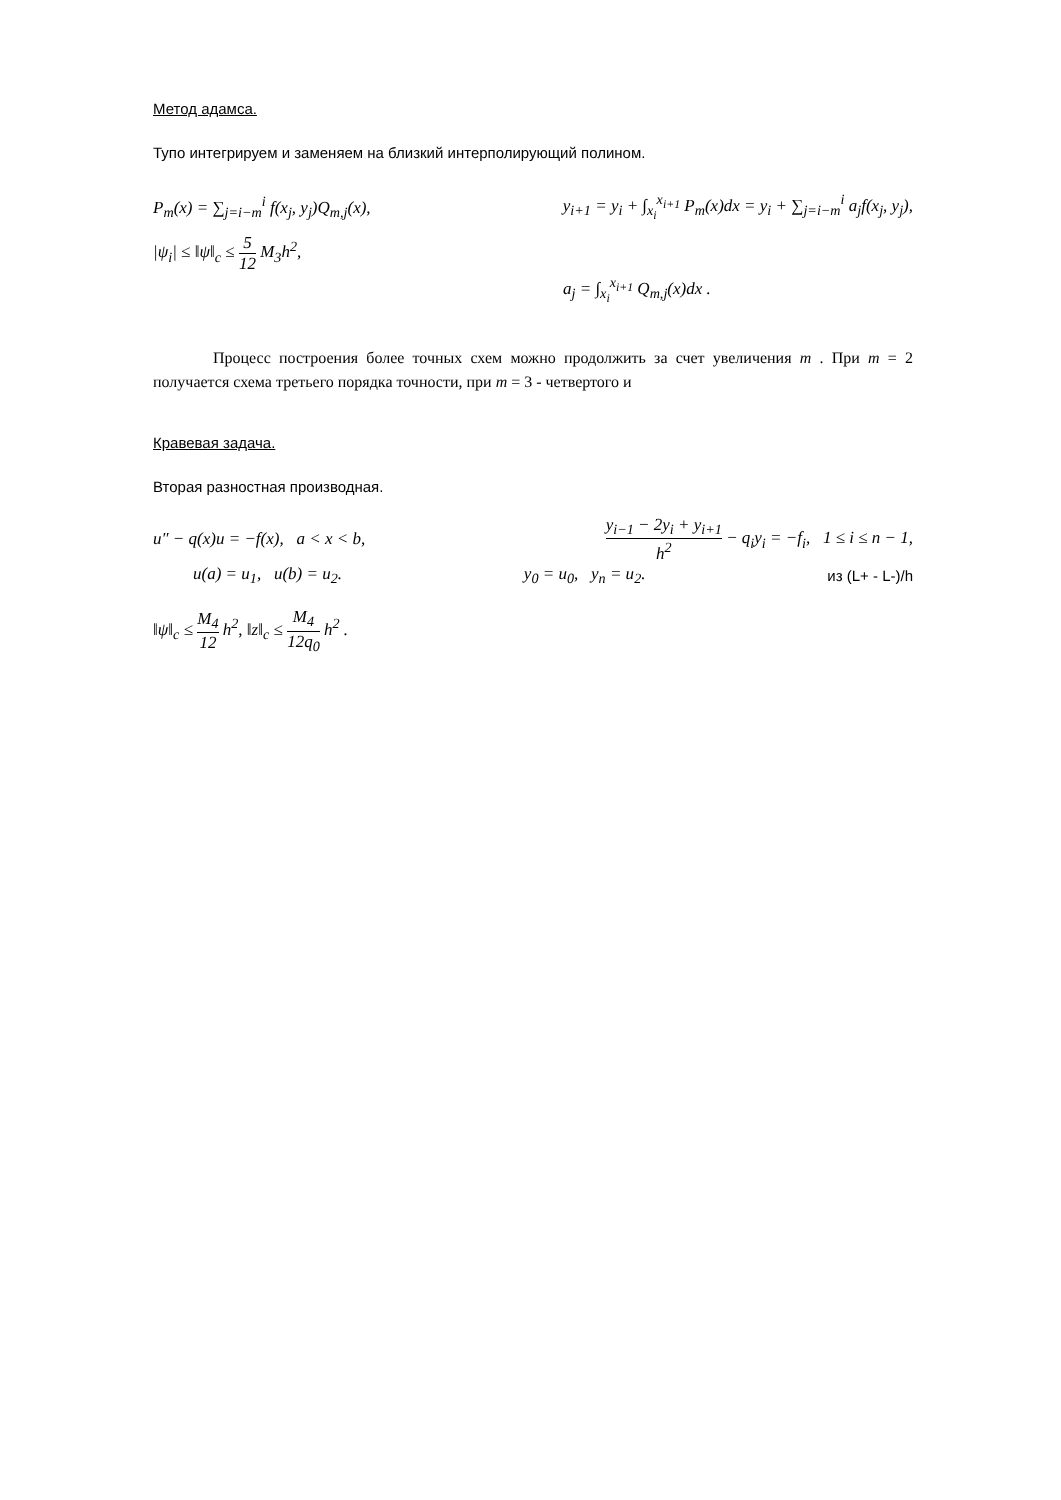Метод адамса.
Тупо интегрируем и заменяем на близкий интерполирующий полином.
P<sub>m</sub>(x) = ∑<sub>j=i−m</sub><sup>i</sup> f(x<sub>j</sub>, y<sub>j</sub>)Q<sub>m,j</sub>(x), y<sub>i+1</sub> = y<sub>i</sub> + ∫<sub>x<sub>i</sub></sub><sup>x<sub>i+1</sub></sup> P<sub>m</sub>(x)dx = y<sub>i</sub> + ∑<sub>j=i−m</sub><sup>i</sup> a<sub>j</sub>f(x<sub>j</sub>, y<sub>j</sub>),
|ψ<sub>i</sub>| ≤ ‖ψ‖<sub>c</sub> ≤ 5 12 M<sub>3</sub>h<sup>2</sup>,
a<sub>j</sub> = ∫<sub>x<sub>i</sub></sub><sup>x<sub>i+1</sub></sup> Q<sub>m,j</sub>(x)dx .
Процесс построения более точных схем можно продолжить за счет увеличения m . При m = 2 получается схема третьего порядка точности, при m = 3 - четвертого и
Кравевая задача.
Вторая разностная производная.
u″ − q(x)u = −f(x), a < x < b, y<sub>i−1</sub> − 2y<sub>i</sub> + y<sub>i+1</sub> h<sup>2</sup> − q<sub>i</sub>y<sub>i</sub> = −f<sub>i</sub>, 1 ≤ i ≤ n − 1,
u(a) = u<sub>1</sub>, u(b) = u<sub>2</sub>. y<sub>0</sub> = u<sub>0</sub>, y<sub>n</sub> = u<sub>2</sub>. из (L+ - L-)/h
‖ψ‖<sub>c</sub> ≤ M<sub>4</sub> 12 h<sup>2</sup>, ‖z‖<sub>c</sub> ≤ M<sub>4</sub> 12q<sub>0</sub> h<sup>2</sup> .